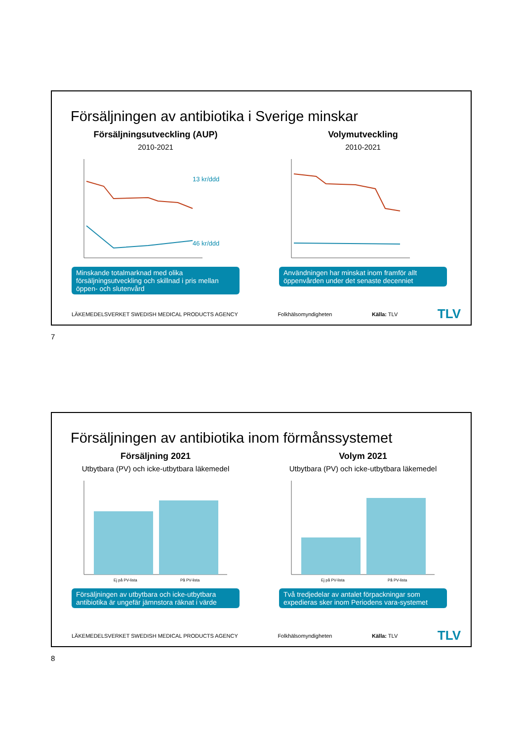Försäljningen av antibiotika i Sverige minskar
Försäljningsutveckling (AUP)
2010-2021
13 kr/ddd
46 kr/ddd
Minskande totalmarknad med olika försäljningsutveckling och skillnad i pris mellan öppen- och slutenvård
Volymutveckling
2010-2021
Användningen har minskat inom framför allt öppenvården under det senaste decenniet
LÄKEMEDELSVERKET SWEDISH MEDICAL PRODUCTS AGENCY Folkhälsomyndigheten Källa: TLV TLV
7
Försäljningen av antibiotika inom förmånssystemet
Försäljning 2021
Utbytbara (PV) och icke-utbytbara läkemedel
Ej på PV-lista
På PV-lista
Försäljningen av utbytbara och icke-utbytbara antibiotika är ungefär jämnstora räknat i värde
Volym 2021
Utbytbara (PV) och icke-utbytbara läkemedel
Ej på PV-lista
På PV-lista
Två tredjedelar av antalet förpackningar som expedieras sker inom Periodens vara-systemet
LÄKEMEDELSVERKET SWEDISH MEDICAL PRODUCTS AGENCY Folkhälsomyndigheten Källa: TLV TLV
8